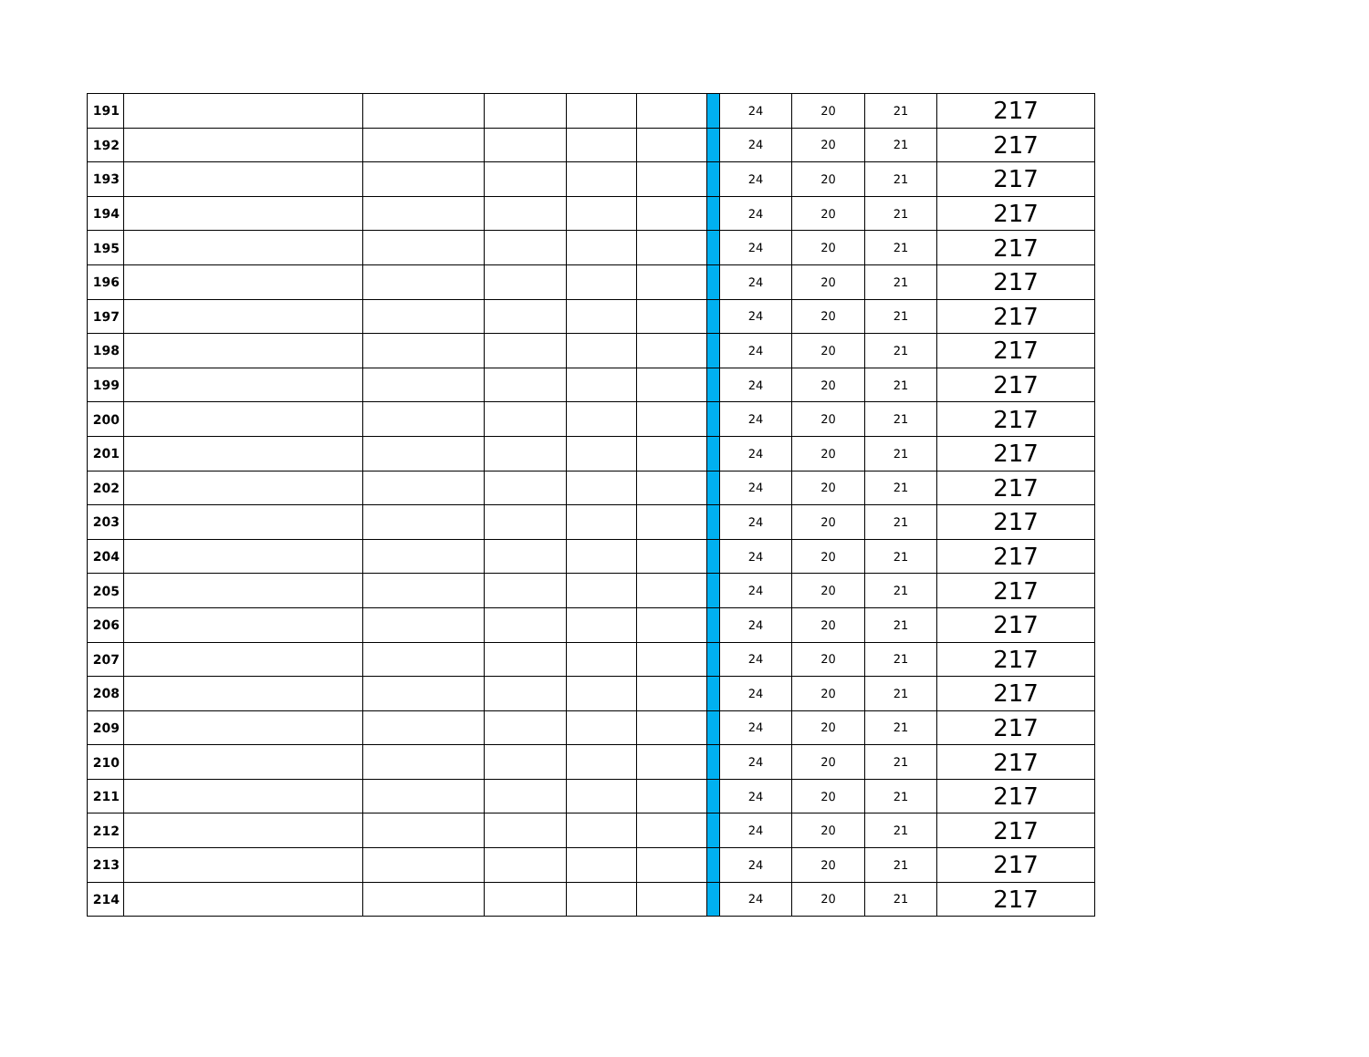| 191 | | | | | | | 24 | 20 | 21 | 217 |
| 192 | | | | | | | 24 | 20 | 21 | 217 |
| 193 | | | | | | | 24 | 20 | 21 | 217 |
| 194 | | | | | | | 24 | 20 | 21 | 217 |
| 195 | | | | | | | 24 | 20 | 21 | 217 |
| 196 | | | | | | | 24 | 20 | 21 | 217 |
| 197 | | | | | | | 24 | 20 | 21 | 217 |
| 198 | | | | | | | 24 | 20 | 21 | 217 |
| 199 | | | | | | | 24 | 20 | 21 | 217 |
| 200 | | | | | | | 24 | 20 | 21 | 217 |
| 201 | | | | | | | 24 | 20 | 21 | 217 |
| 202 | | | | | | | 24 | 20 | 21 | 217 |
| 203 | | | | | | | 24 | 20 | 21 | 217 |
| 204 | | | | | | | 24 | 20 | 21 | 217 |
| 205 | | | | | | | 24 | 20 | 21 | 217 |
| 206 | | | | | | | 24 | 20 | 21 | 217 |
| 207 | | | | | | | 24 | 20 | 21 | 217 |
| 208 | | | | | | | 24 | 20 | 21 | 217 |
| 209 | | | | | | | 24 | 20 | 21 | 217 |
| 210 | | | | | | | 24 | 20 | 21 | 217 |
| 211 | | | | | | | 24 | 20 | 21 | 217 |
| 212 | | | | | | | 24 | 20 | 21 | 217 |
| 213 | | | | | | | 24 | 20 | 21 | 217 |
| 214 | | | | | | | 24 | 20 | 21 | 217 |